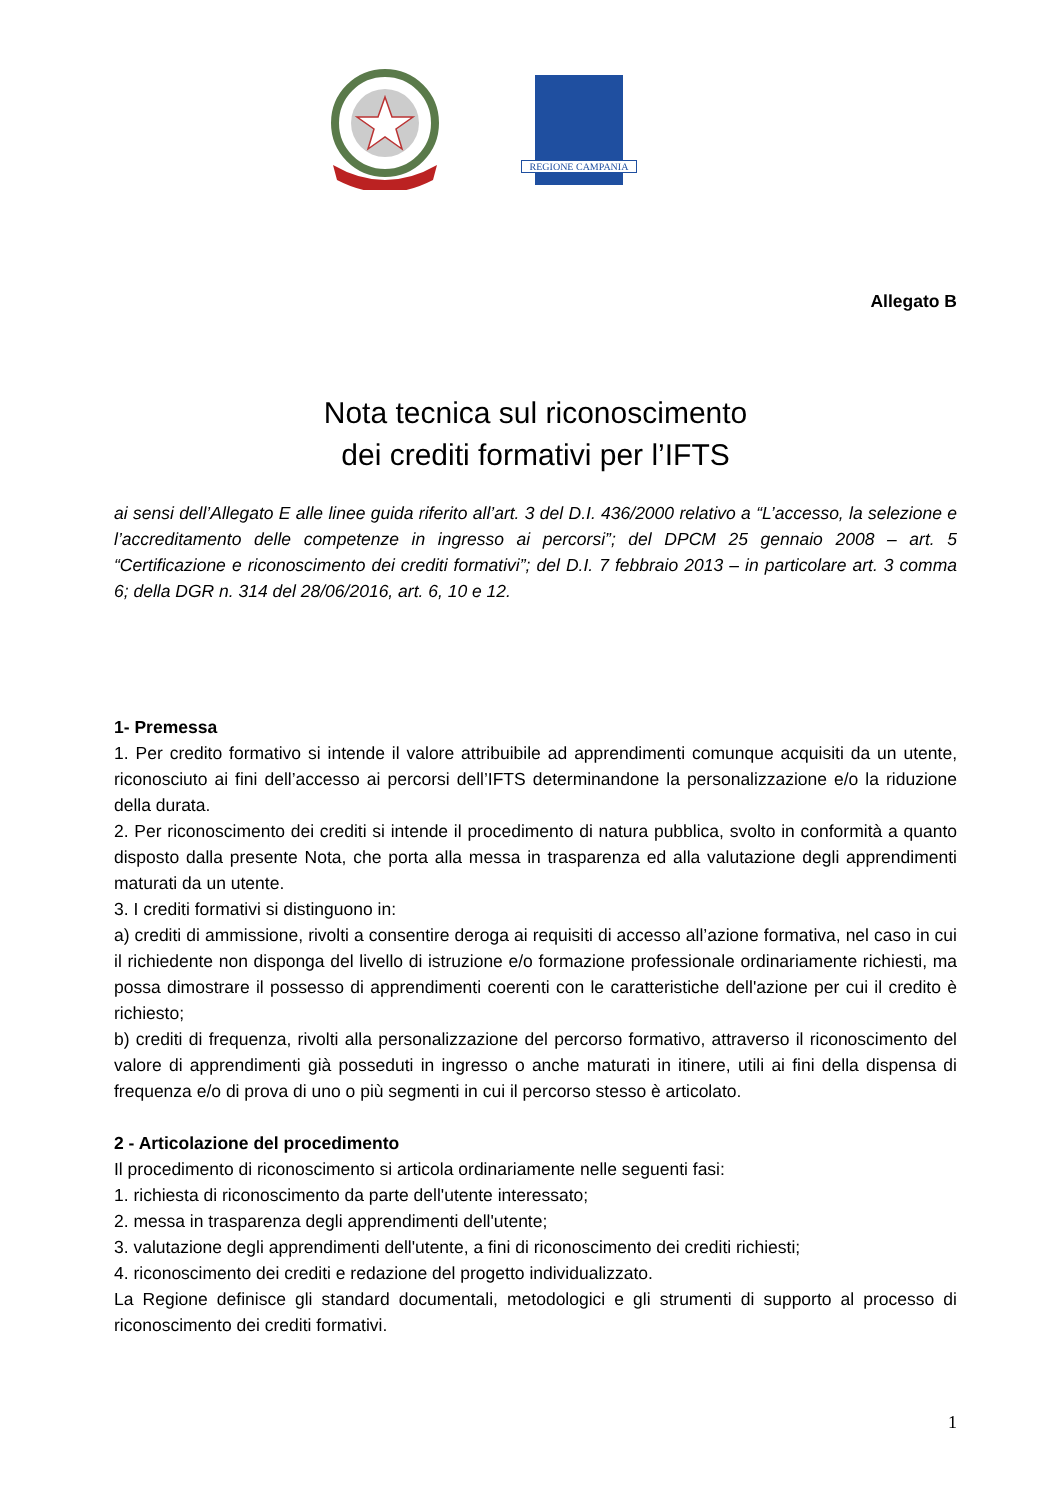REGIONE CAMPANIA
Allegato B
Nota tecnica sul riconoscimento
dei crediti formativi per l’IFTS
ai sensi dell’Allegato E alle linee guida riferito all’art. 3 del D.I. 436/2000 relativo a “L’accesso, la selezione e l’accreditamento delle competenze in ingresso ai percorsi”; del DPCM 25 gennaio 2008 – art. 5 “Certificazione e riconoscimento dei crediti formativi”; del D.I. 7 febbraio 2013 – in particolare art. 3 comma 6; della DGR n. 314 del 28/06/2016, art. 6, 10 e 12.
1- Premessa
1. Per credito formativo si intende il valore attribuibile ad apprendimenti comunque acquisiti da un utente, riconosciuto ai fini dell’accesso ai percorsi dell’IFTS determinandone la personalizzazione e/o la riduzione della durata.
2. Per riconoscimento dei crediti si intende il procedimento di natura pubblica, svolto in conformità a quanto disposto dalla presente Nota, che porta alla messa in trasparenza ed alla valutazione degli apprendimenti maturati da un utente.
3. I crediti formativi si distinguono in:
a) crediti di ammissione, rivolti a consentire deroga ai requisiti di accesso all’azione formativa, nel caso in cui il richiedente non disponga del livello di istruzione e/o formazione professionale ordinariamente richiesti, ma possa dimostrare il possesso di apprendimenti coerenti con le caratteristiche dell'azione per cui il credito è richiesto;
b) crediti di frequenza, rivolti alla personalizzazione del percorso formativo, attraverso il riconoscimento del valore di apprendimenti già posseduti in ingresso o anche maturati in itinere, utili ai fini della dispensa di frequenza e/o di prova di uno o più segmenti in cui il percorso stesso è articolato.
2 - Articolazione del procedimento
Il procedimento di riconoscimento si articola ordinariamente nelle seguenti fasi:
1. richiesta di riconoscimento da parte dell'utente interessato;
2. messa in trasparenza degli apprendimenti dell'utente;
3. valutazione degli apprendimenti dell'utente, a fini di riconoscimento dei crediti richiesti;
4. riconoscimento dei crediti e redazione del progetto individualizzato.
La Regione definisce gli standard documentali, metodologici e gli strumenti di supporto al processo di riconoscimento dei crediti formativi.
1